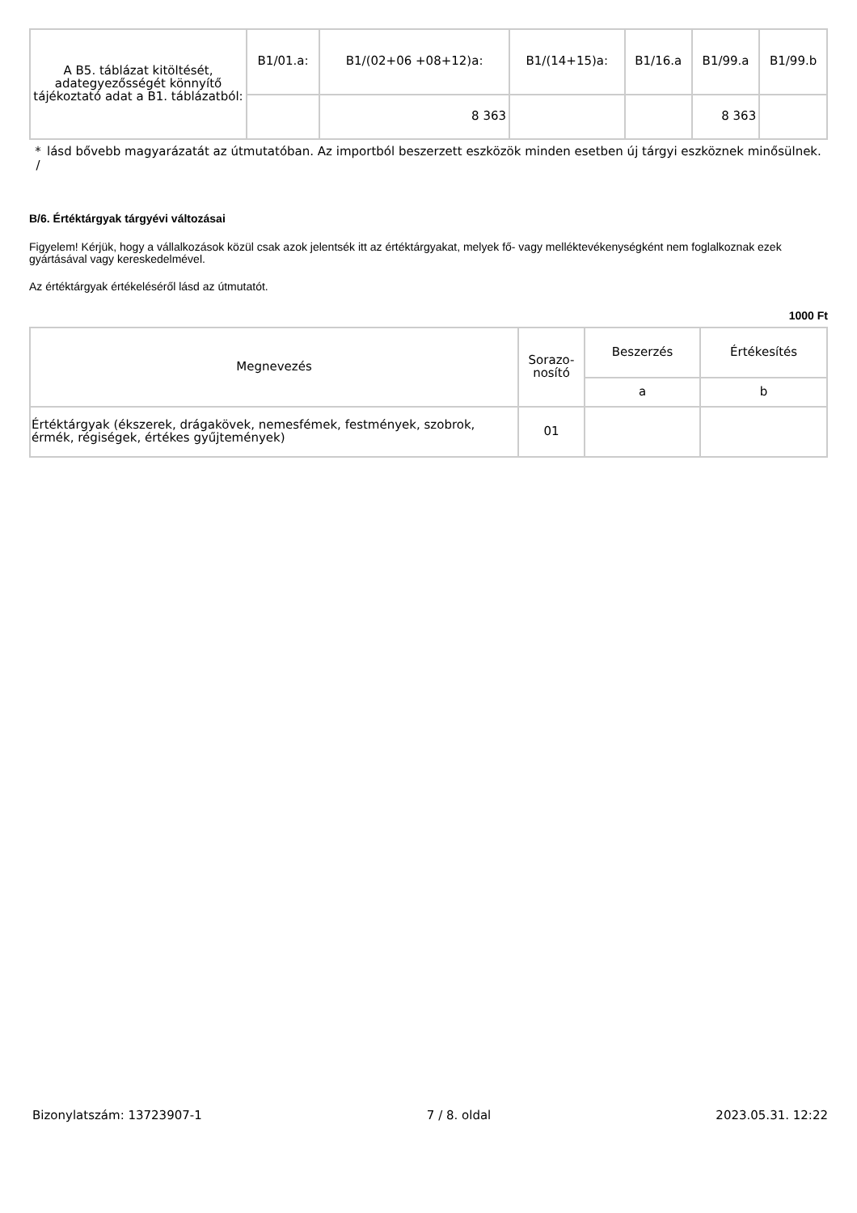| A B5. táblázat kitöltését, adategyezősségét könnyítő tájékoztató adat a B1. táblázatból: | B1/01.a: | B1/(02+06 +08+12)a: | B1/(14+15)a: | B1/16.a | B1/99.a | B1/99.b |
| | | 8 363 | | | 8 363 | |
*
/ lásd bővebb magyarázatát az útmutatóban. Az importból beszerzett eszközök minden esetben új tárgyi eszköznek minősülnek.
B/6. Értéktárgyak tárgyévi változásai
Figyelem! Kérjük, hogy a vállalkozások közül csak azok jelentsék itt az értéktárgyakat, melyek fő- vagy melléktevékenységként nem foglalkoznak ezek gyártásával vagy kereskedelmével.
Az értéktárgyak értékeléséről lásd az útmutatót.
1000 Ft
| Megnevezés | Sorazo- nosító | Beszerzés | Értékesítés |
| --- | --- | --- | --- |
| | | a | b |
| Értéktárgyak (ékszerek, drágakövek, nemesfémek, festmények, szobrok, érmék, régiségek, értékes gyűjtemények) | 01 | | |
Bizonylatszám: 13723907-1 7 / 8. oldal 2023.05.31. 12:22